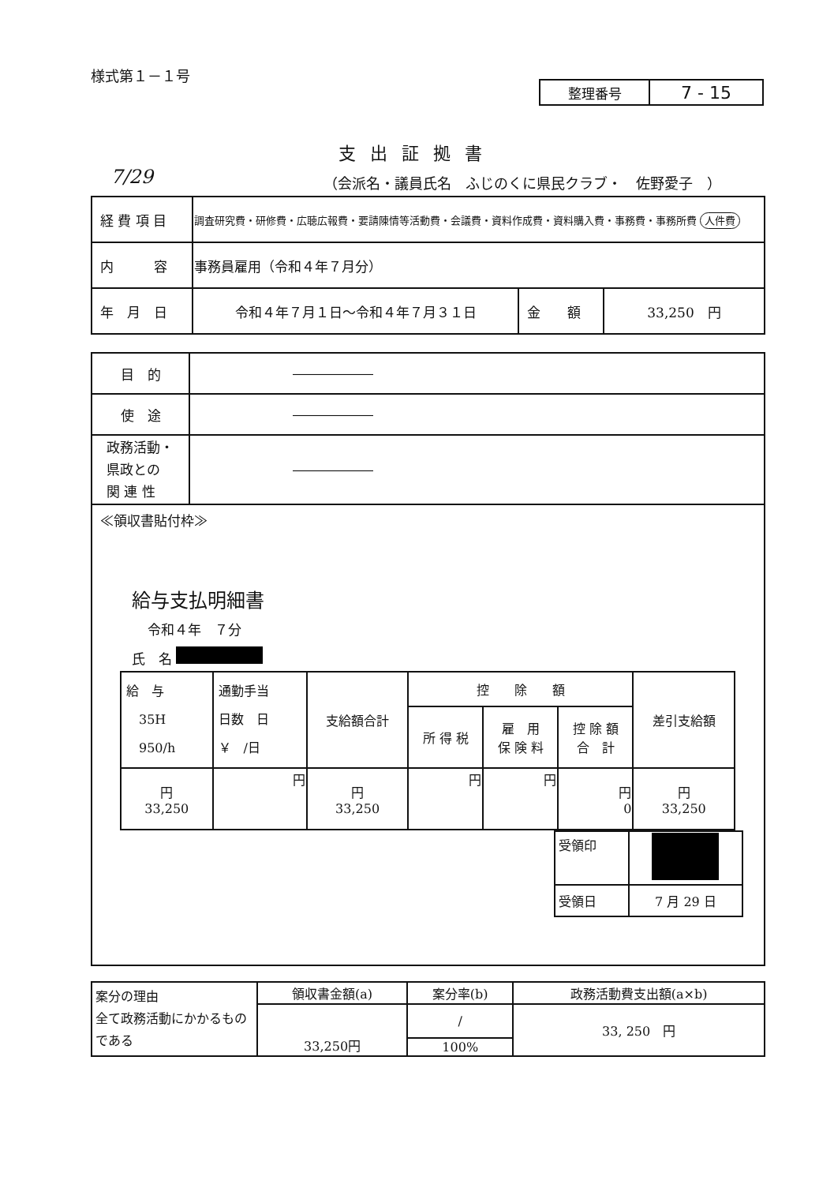様式第１－１号
| 整理番号 | 7 - 15 |
支出証拠書
7/29
（会派名・議員氏名　ふじのくに県民クラブ・　佐野愛子　）
| 経 費 項 目 | 調査研究費・研修費・広聴広報費・要請陳情等活動費・会議費・資料作成費・資料購入費・事務費・事務所費 人件費 | | |
| 内 容 | 事務員雇用（令和４年７月分） | | |
| 年 月 日 | 令和４年７月１日～令和４年７月３１日 | 金 額 | 33,250 円 |
| 目 的 | ―――――― |
| 使 途 | ―――――― |
| 政務活動・ 県政との 関 連 性 | ―――――― |
| ≪領収書貼付枠≫ 給与支払明細書 令和４年 ７分 氏 名 / 給 与 35H 950/h / 通勤手当 日数 日 ￥ /日 / 支給額合計 / 控 除 額 / / / 差引支給額 / / / / / 所 得 税 / 雇 用 保 険 料 / 控 除 額 合 計 / / / 円 33,250 / 円 / 円 33,250 / 円 / 円 / 円 0 / 円 33,250 / / 受領印 / / / 受領日 / 7 月 29 日 / | |
| 案分の理由 全て政務活動にかかるものである | 領収書金額(a) | 案分率(b) | 政務活動費支出額(a×b) |
| | 33,250円 | / | 33, 250 円 |
| | | 100% | |